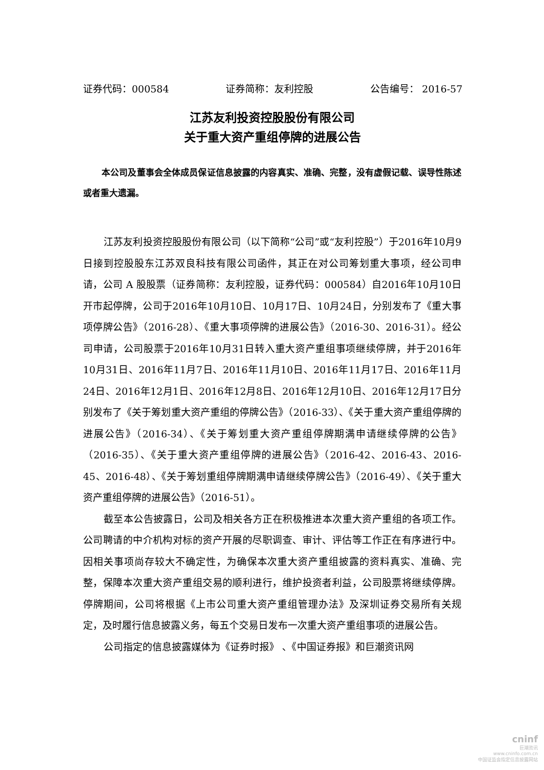证券代码：000584 证券简称：友利控股 公告编号： 2016-57
江苏友利投资控股股份有限公司
关于重大资产重组停牌的进展公告
本公司及董事会全体成员保证信息披露的内容真实、准确、完整，没有虚假记载、误导性陈述或者重大遗漏。
江苏友利投资控股股份有限公司（以下简称“公司”或“友利控股”）于2016年10月9日接到控股股东江苏双良科技有限公司函件，其正在对公司筹划重大事项，经公司申请，公司 A 股股票（证券简称：友利控股，证券代码：000584）自2016年10月10日开市起停牌，公司于2016年10月10日、10月17日、10月24日，分别发布了《重大事项停牌公告》（2016-28）、《重大事项停牌的进展公告》（2016-30、2016-31）。经公司申请，公司股票于2016年10月31日转入重大资产重组事项继续停牌，并于2016年10月31日、2016年11月7日、2016年11月10日、2016年11月17日、2016年11月24日、2016年12月1日、2016年12月8日、2016年12月10日、2016年12月17日分别发布了《关于筹划重大资产重组的停牌公告》（2016-33）、《关于重大资产重组停牌的进展公告》（2016-34）、《关于筹划重大资产重组停牌期满申请继续停牌的公告》（2016-35）、《关于重大资产重组停牌的进展公告》（2016-42、2016-43、2016-45、2016-48）、《关于筹划重组停牌期满申请继续停牌公告》（2016-49）、《关于重大资产重组停牌的进展公告》（2016-51）。
截至本公告披露日，公司及相关各方正在积极推进本次重大资产重组的各项工作。公司聘请的中介机构对标的资产开展的尽职调查、审计、评估等工作正在有序进行中。因相关事项尚存较大不确定性，为确保本次重大资产重组披露的资料真实、准确、完整，保障本次重大资产重组交易的顺利进行，维护投资者利益，公司股票将继续停牌。停牌期间，公司将根据《上市公司重大资产重组管理办法》及深圳证券交易所有关规定，及时履行信息披露义务，每五个交易日发布一次重大资产重组事项的进展公告。
公司指定的信息披露媒体为《证券时报》 、《中国证券报》和巨潮资讯网
cninf
巨潮资讯
www.cninfo.com.cn
中国证监会指定信息披露网站